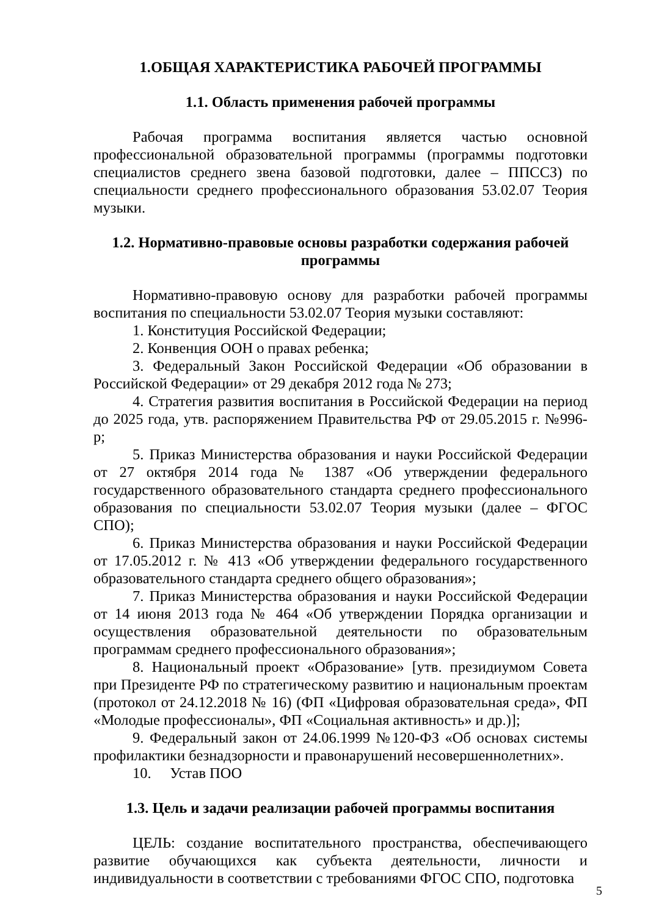1.ОБЩАЯ ХАРАКТЕРИСТИКА РАБОЧЕЙ ПРОГРАММЫ
1.1. Область применения рабочей программы
Рабочая программа воспитания является частью основной профессиональной образовательной программы (программы подготовки специалистов среднего звена базовой подготовки, далее – ППССЗ) по специальности среднего профессионального образования 53.02.07 Теория музыки.
1.2. Нормативно-правовые основы разработки содержания рабочей программы
Нормативно-правовую основу для разработки рабочей программы воспитания по специальности 53.02.07 Теория музыки составляют:
1. Конституция Российской Федерации;
2. Конвенция ООН о правах ребенка;
3. Федеральный Закон Российской Федерации «Об образовании в Российской Федерации» от 29 декабря 2012 года № 273;
4. Стратегия развития воспитания в Российской Федерации на период до 2025 года, утв. распоряжением Правительства РФ от 29.05.2015 г. №996-р;
5. Приказ Министерства образования и науки Российской Федерации от 27 октября 2014 года № 1387 «Об утверждении федерального государственного образовательного стандарта среднего профессионального образования по специальности 53.02.07 Теория музыки (далее – ФГОС СПО);
6. Приказ Министерства образования и науки Российской Федерации от 17.05.2012 г. № 413 «Об утверждении федерального государственного образовательного стандарта среднего общего образования»;
7. Приказ Министерства образования и науки Российской Федерации от 14 июня 2013 года № 464 «Об утверждении Порядка организации и осуществления образовательной деятельности по образовательным программам среднего профессионального образования»;
8. Национальный проект «Образование» [утв. президиумом Совета при Президенте РФ по стратегическому развитию и национальным проектам (протокол от 24.12.2018 № 16) (ФП «Цифровая образовательная среда», ФП «Молодые профессионалы», ФП «Социальная активность» и др.)];
9. Федеральный закон от 24.06.1999 №120-ФЗ «Об основах системы профилактики безнадзорности и правонарушений несовершеннолетних».
10. Устав ПОО
1.3. Цель и задачи реализации рабочей программы воспитания
ЦЕЛЬ: создание воспитательного пространства, обеспечивающего развитие обучающихся как субъекта деятельности, личности и индивидуальности в соответствии с требованиями ФГОС СПО, подготовка
5